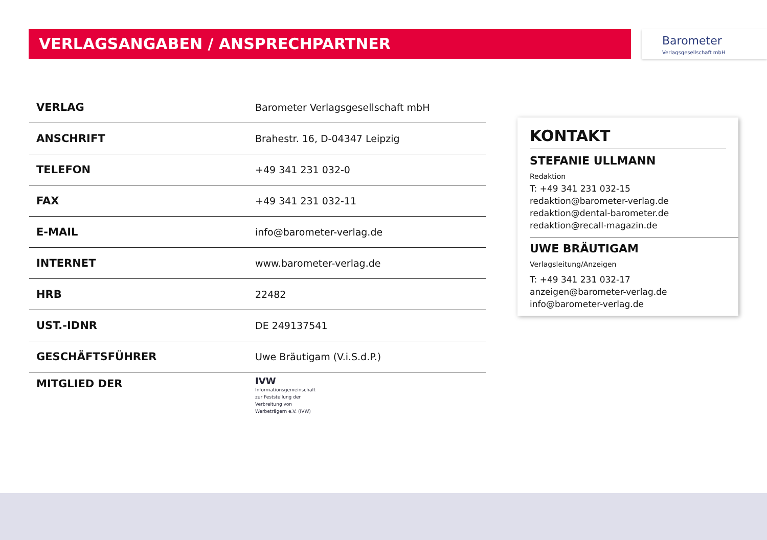VERLAGSANGABEN / ANSPRECHPARTNER
Barometer
Verlagsgesellschaft mbH
| VERLAG | Barometer Verlagsgesellschaft mbH |
| ANSCHRIFT | Brahestr. 16, D-04347 Leipzig |
| TELEFON | +49 341 231 032-0 |
| FAX | +49 341 231 032-11 |
| E-MAIL | info@barometer-verlag.de |
| INTERNET | www.barometer-verlag.de |
| HRB | 22482 |
| UST.-IDNR | DE 249137541 |
| GESCHÄFTSFÜHRER | Uwe Bräutigam (V.i.S.d.P.) |
| MITGLIED DER | IVW Informationsgemeinschaft zur Feststellung der Verbreitung von Werbeträgern e.V. (IVW) |
KONTAKT
STEFANIE ULLMANN
Redaktion
T: +49 341 231 032-15
redaktion@barometer-verlag.de
redaktion@dental-barometer.de
redaktion@recall-magazin.de
UWE BRÄUTIGAM
Verlagsleitung/Anzeigen
T: +49 341 231 032-17
anzeigen@barometer-verlag.de
info@barometer-verlag.de